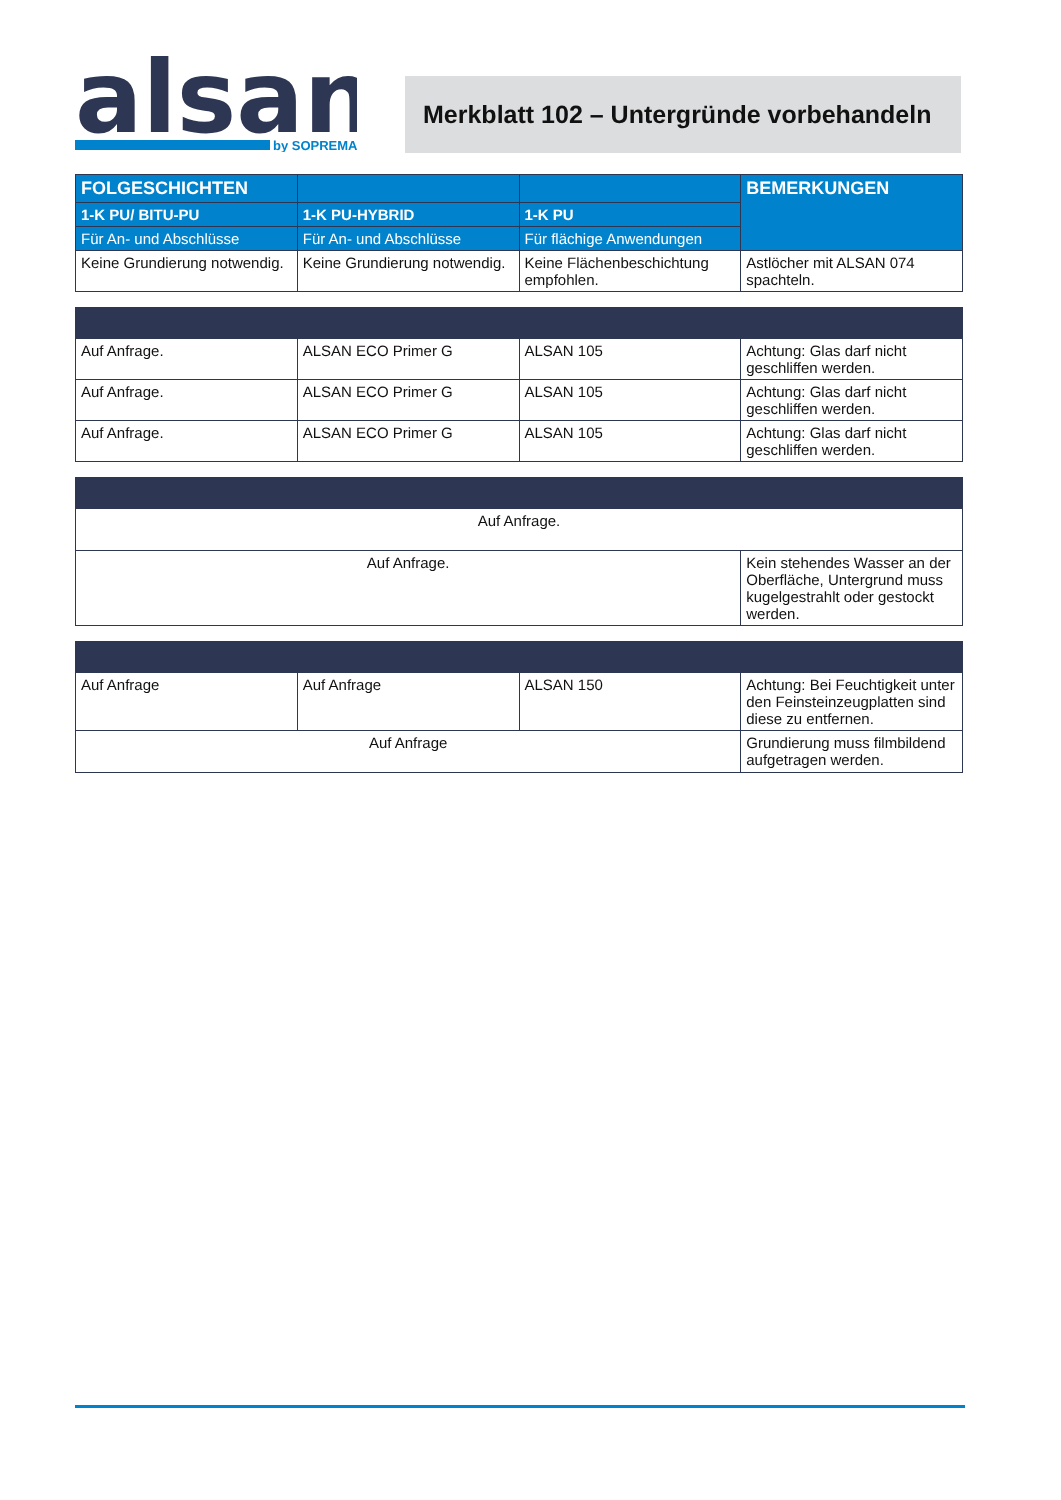alsan
by SOPREMA
Merkblatt 102 – Untergründe vorbehandeln
| FOLGESCHICHTEN | | | BEMERKUNGEN |
| --- | --- | --- | --- |
| 1-K PU/ BITU-PU | 1-K PU-HYBRID | 1-K PU | |
| Für An- und Abschlüsse | Für An- und Abschlüsse | Für flächige Anwendungen | |
| Keine Grundierung notwendig. | Keine Grundierung notwendig. | Keine Flächenbeschichtung empfohlen. | Astlöcher mit ALSAN 074 spachteln. |
| Auf Anfrage. | ALSAN ECO Primer G | ALSAN 105 | Achtung: Glas darf nicht geschliffen werden. |
| Auf Anfrage. | ALSAN ECO Primer G | ALSAN 105 | Achtung: Glas darf nicht geschliffen werden. |
| Auf Anfrage. | ALSAN ECO Primer G | ALSAN 105 | Achtung: Glas darf nicht geschliffen werden. |
| Auf Anfrage. | |
| Auf Anfrage. | Kein stehendes Wasser an der Oberfläche, Untergrund muss kugelgestrahlt oder gestockt werden. |
| Auf Anfrage | Auf Anfrage | ALSAN 150 | Achtung: Bei Feuchtigkeit unter den Feinsteinzeugplatten sind diese zu entfernen. |
| Auf Anfrage | | | Grundierung muss filmbildend aufgetragen werden. |